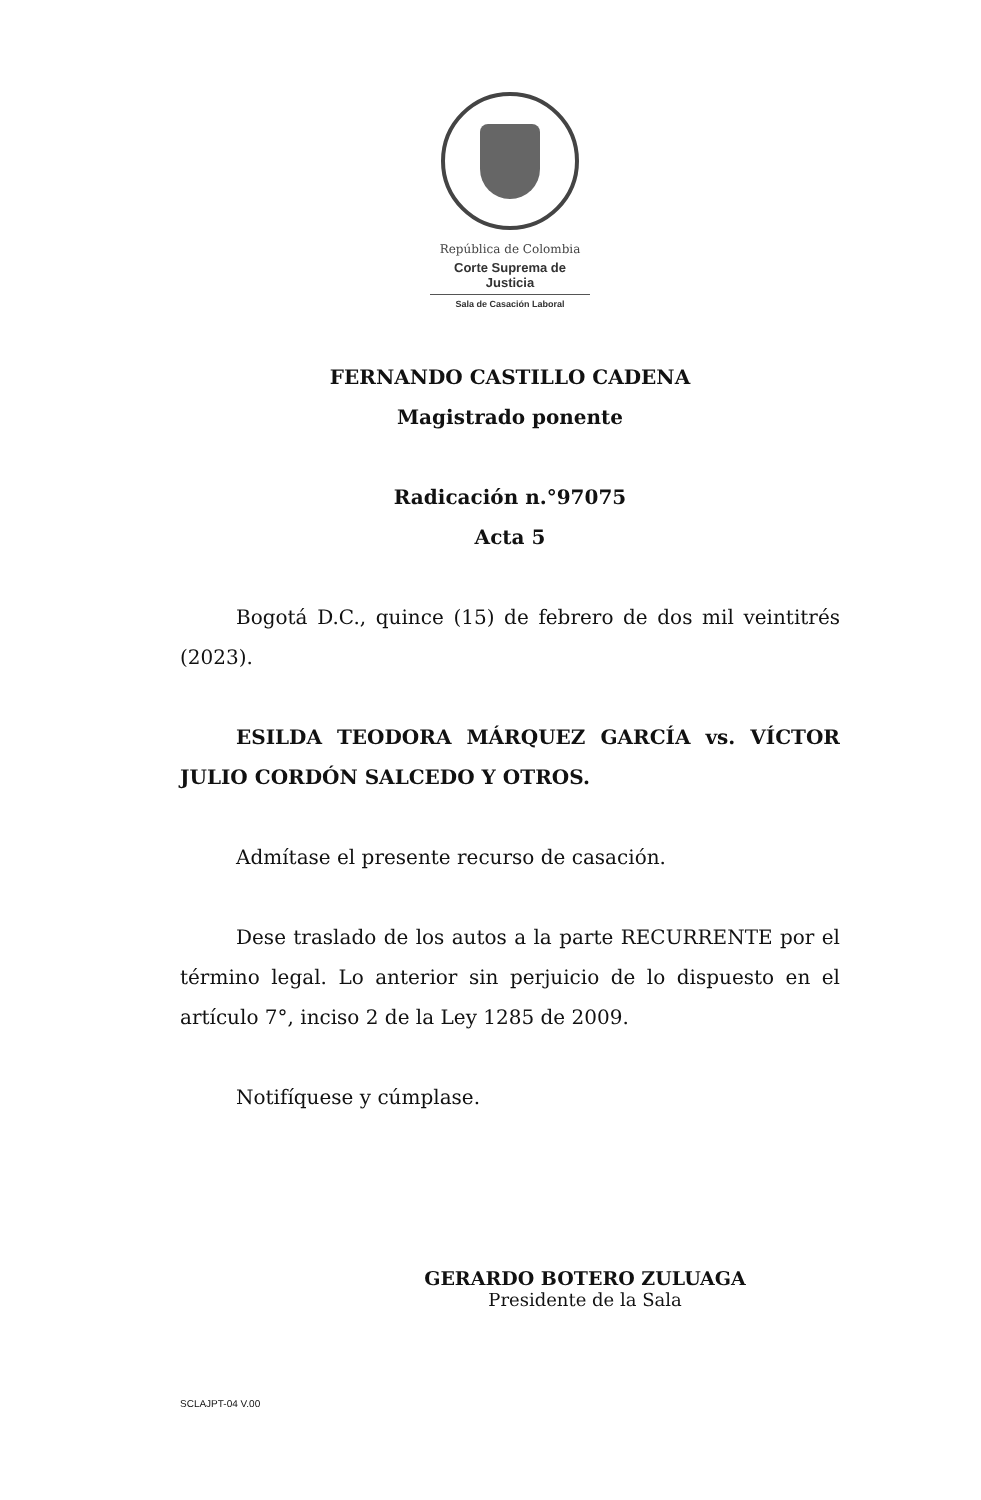República de Colombia
Corte Suprema de Justicia
Sala de Casación Laboral
FERNANDO CASTILLO CADENA
Magistrado ponente
Radicación n.°97075
Acta 5
Bogotá D.C., quince (15) de febrero de dos mil veintitrés (2023).
ESILDA TEODORA MÁRQUEZ GARCÍA vs. VÍCTOR JULIO CORDÓN SALCEDO Y OTROS.
Admítase el presente recurso de casación.
Dese traslado de los autos a la parte RECURRENTE por el término legal. Lo anterior sin perjuicio de lo dispuesto en el artículo 7°, inciso 2 de la Ley 1285 de 2009.
Notifíquese y cúmplase.
GERARDO BOTERO ZULUAGA
Presidente de la Sala
SCLAJPT-04 V.00